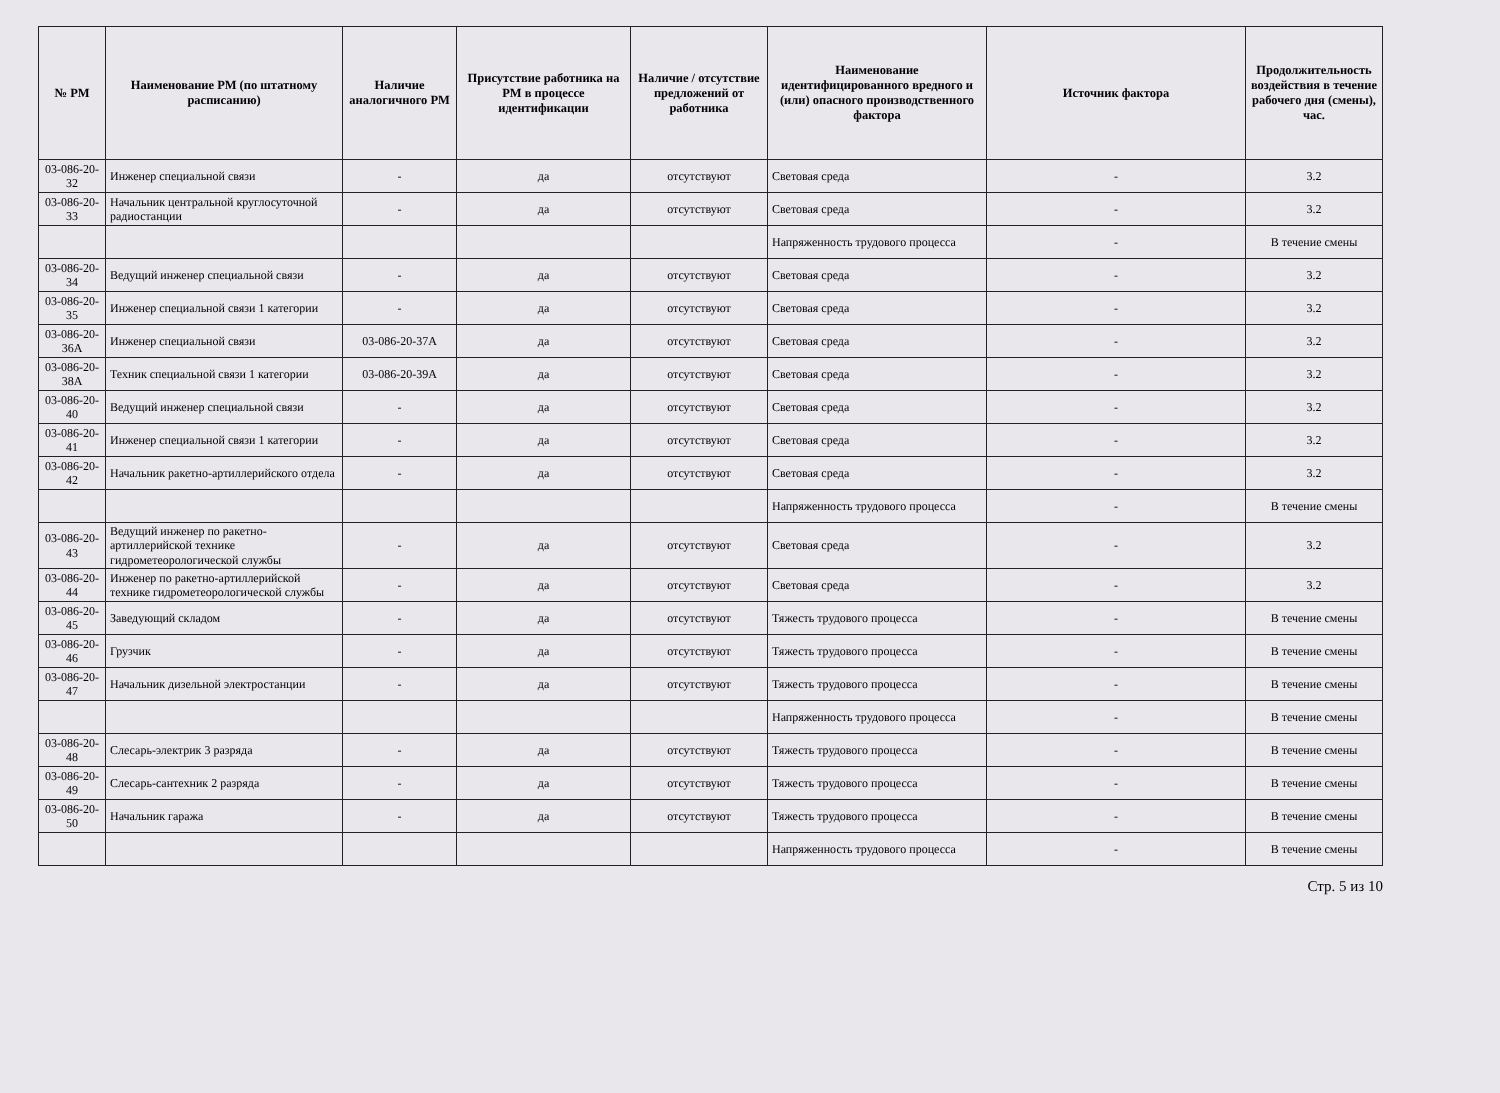| № РМ | Наименование РМ (по штатному расписанию) | Наличие аналогичного РМ | Присутствие работника на РМ в процессе идентификации | Наличие / отсутствие предложений от работника | Наименование идентифицированного вредного и (или) опасного производственного фактора | Источник фактора | Продолжительность воздействия в течение рабочего дня (смены), час. |
| --- | --- | --- | --- | --- | --- | --- | --- |
| 03-086-20-32 | Инженер специальной связи | - | да | отсутствуют | Световая среда | - | 3.2 |
| 03-086-20-33 | Начальник центральной круглосуточной радиостанции | - | да | отсутствуют | Световая среда | - | 3.2 |
| | | | | | Напряженность трудового процесса | - | В течение смены |
| 03-086-20-34 | Ведущий инженер специальной связи | - | да | отсутствуют | Световая среда | - | 3.2 |
| 03-086-20-35 | Инженер специальной связи 1 категории | - | да | отсутствуют | Световая среда | - | 3.2 |
| 03-086-20-36А | Инженер специальной связи | 03-086-20-37А | да | отсутствуют | Световая среда | - | 3.2 |
| 03-086-20-38А | Техник специальной связи 1 категории | 03-086-20-39А | да | отсутствуют | Световая среда | - | 3.2 |
| 03-086-20-40 | Ведущий инженер специальной связи | - | да | отсутствуют | Световая среда | - | 3.2 |
| 03-086-20-41 | Инженер специальной связи 1 категории | - | да | отсутствуют | Световая среда | - | 3.2 |
| 03-086-20-42 | Начальник ракетно-артиллерийского отдела | - | да | отсутствуют | Световая среда | - | 3.2 |
| | | | | | Напряженность трудового процесса | - | В течение смены |
| 03-086-20-43 | Ведущий инженер по ракетно-артиллерийской технике гидрометеорологической службы | - | да | отсутствуют | Световая среда | - | 3.2 |
| 03-086-20-44 | Инженер по ракетно-артиллерийской технике гидрометеорологической службы | - | да | отсутствуют | Световая среда | - | 3.2 |
| 03-086-20-45 | Заведующий складом | - | да | отсутствуют | Тяжесть трудового процесса | - | В течение смены |
| 03-086-20-46 | Грузчик | - | да | отсутствуют | Тяжесть трудового процесса | - | В течение смены |
| 03-086-20-47 | Начальник дизельной электростанции | - | да | отсутствуют | Тяжесть трудового процесса | - | В течение смены |
| | | | | | Напряженность трудового процесса | - | В течение смены |
| 03-086-20-48 | Слесарь-электрик 3 разряда | - | да | отсутствуют | Тяжесть трудового процесса | - | В течение смены |
| 03-086-20-49 | Слесарь-сантехник 2 разряда | - | да | отсутствуют | Тяжесть трудового процесса | - | В течение смены |
| 03-086-20-50 | Начальник гаража | - | да | отсутствуют | Тяжесть трудового процесса | - | В течение смены |
| | | | | | Напряженность трудового процесса | - | В течение смены |
Стр. 5 из 10